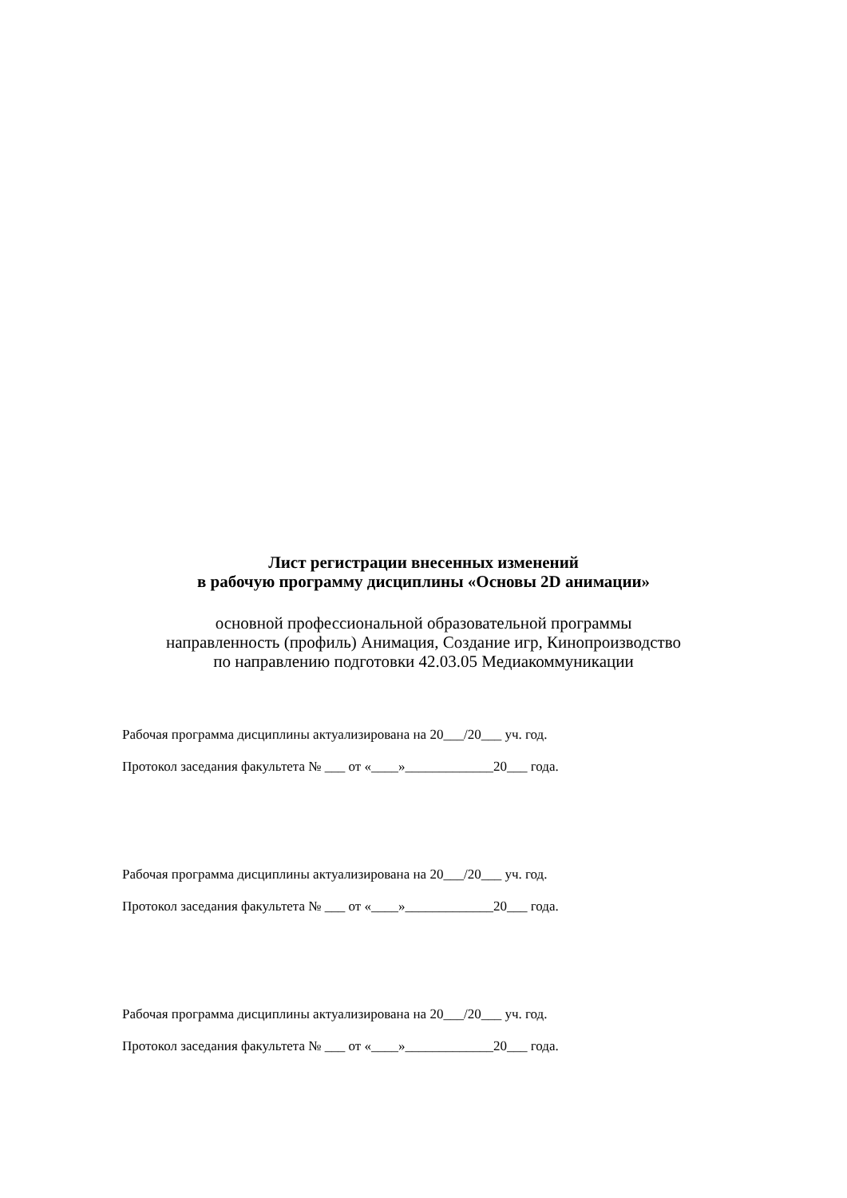Лист регистрации внесенных изменений
в рабочую программу дисциплины «Основы 2D анимации»
основной профессиональной образовательной программы
направленность (профиль) Анимация, Создание игр, Кинопроизводство
по направлению подготовки 42.03.05 Медиакоммуникации
Рабочая программа дисциплины актуализирована на 20___/20___ уч. год.
Протокол заседания факультета № ___ от «____»_____________20___ года.
Рабочая программа дисциплины актуализирована на 20___/20___ уч. год.
Протокол заседания факультета № ___ от «____»_____________20___ года.
Рабочая программа дисциплины актуализирована на 20___/20___ уч. год.
Протокол заседания факультета № ___ от «____»_____________20___ года.